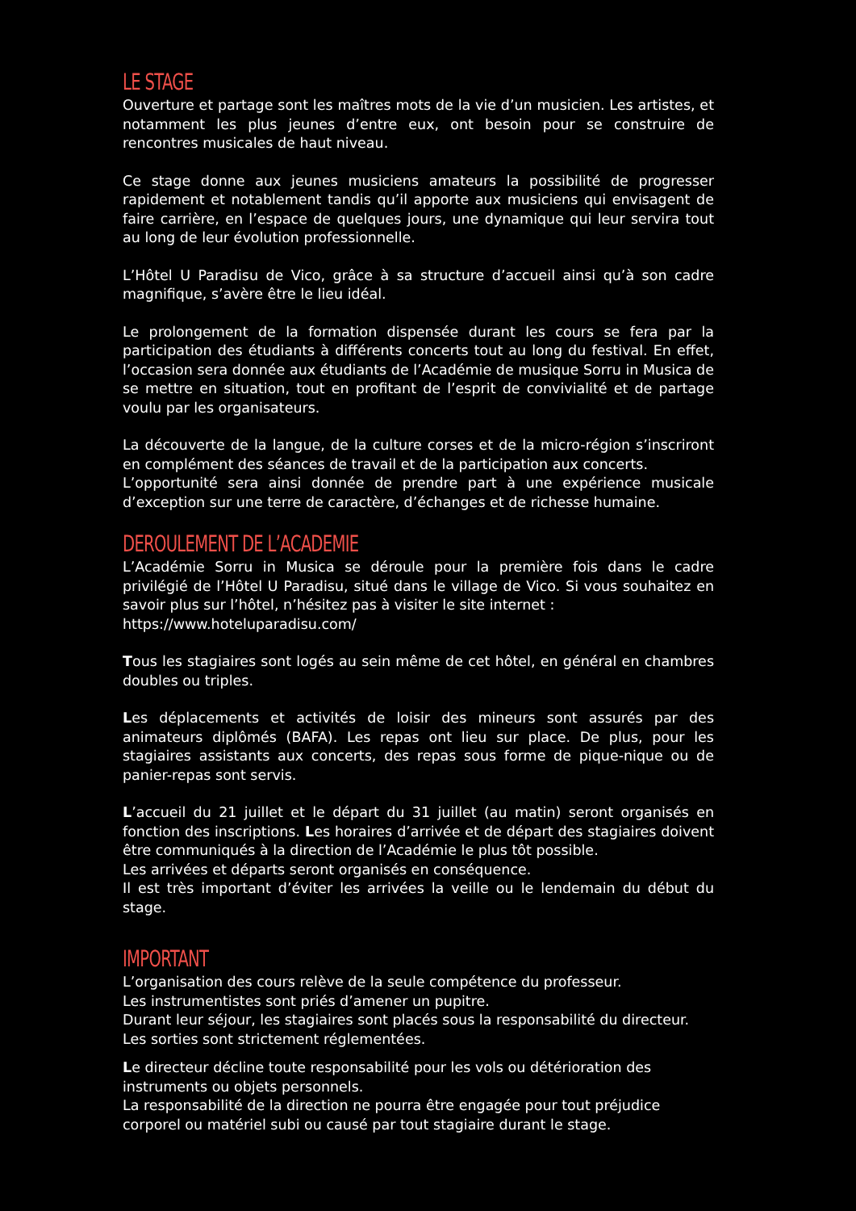LE STAGE
Ouverture et partage sont les maîtres mots de la vie d’un musicien. Les artistes, et notamment les plus jeunes d’entre eux, ont besoin pour se construire de rencontres musicales de haut niveau.
Ce stage donne aux jeunes musiciens amateurs la possibilité de progresser rapidement et notablement tandis qu’il apporte aux musiciens qui envisagent de faire carrière, en l’espace de quelques jours, une dynamique qui leur servira tout au long de leur évolution professionnelle.
L’Hôtel U Paradisu de Vico, grâce à sa structure d’accueil ainsi qu’à son cadre magnifique, s’avère être le lieu idéal.
Le prolongement de la formation dispensée durant les cours se fera par la participation des étudiants à différents concerts tout au long du festival. En effet, l’occasion sera donnée aux étudiants de l’Académie de musique Sorru in Musica de se mettre en situation, tout en profitant de l’esprit de convivialité et de partage voulu par les organisateurs.
La découverte de la langue, de la culture corses et de la micro-région s’inscriront en complément des séances de travail et de la participation aux concerts.
L’opportunité sera ainsi donnée de prendre part à une expérience musicale d’exception sur une terre de caractère, d’échanges et de richesse humaine.
DEROULEMENT DE L’ACADEMIE
L’Académie Sorru in Musica se déroule pour la première fois dans le cadre privilégié de l’Hôtel U Paradisu, situé dans le village de Vico. Si vous souhaitez en savoir plus sur l’hôtel, n’hésitez pas à visiter le site internet :
https://www.hoteluparadisu.com/
Tous les stagiaires sont logés au sein même de cet hôtel, en général en chambres doubles ou triples.
Les déplacements et activités de loisir des mineurs sont assurés par des animateurs diplômés (BAFA). Les repas ont lieu sur place. De plus, pour les stagiaires assistants aux concerts, des repas sous forme de pique-nique ou de panier-repas sont servis.
L’accueil du 21 juillet et le départ du 31 juillet (au matin) seront organisés en fonction des inscriptions. Les horaires d’arrivée et de départ des stagiaires doivent être communiqués à la direction de l’Académie le plus tôt possible.
Les arrivées et départs seront organisés en conséquence.
Il est très important d’éviter les arrivées la veille ou le lendemain du début du stage.
IMPORTANT
L’organisation des cours relève de la seule compétence du professeur.
Les instrumentistes sont priés d’amener un pupitre.
Durant leur séjour, les stagiaires sont placés sous la responsabilité du directeur.
Les sorties sont strictement réglementées.
Le directeur décline toute responsabilité pour les vols ou détérioration des instruments ou objets personnels.
La responsabilité de la direction ne pourra être engagée pour tout préjudice corporel ou matériel subi ou causé par tout stagiaire durant le stage.